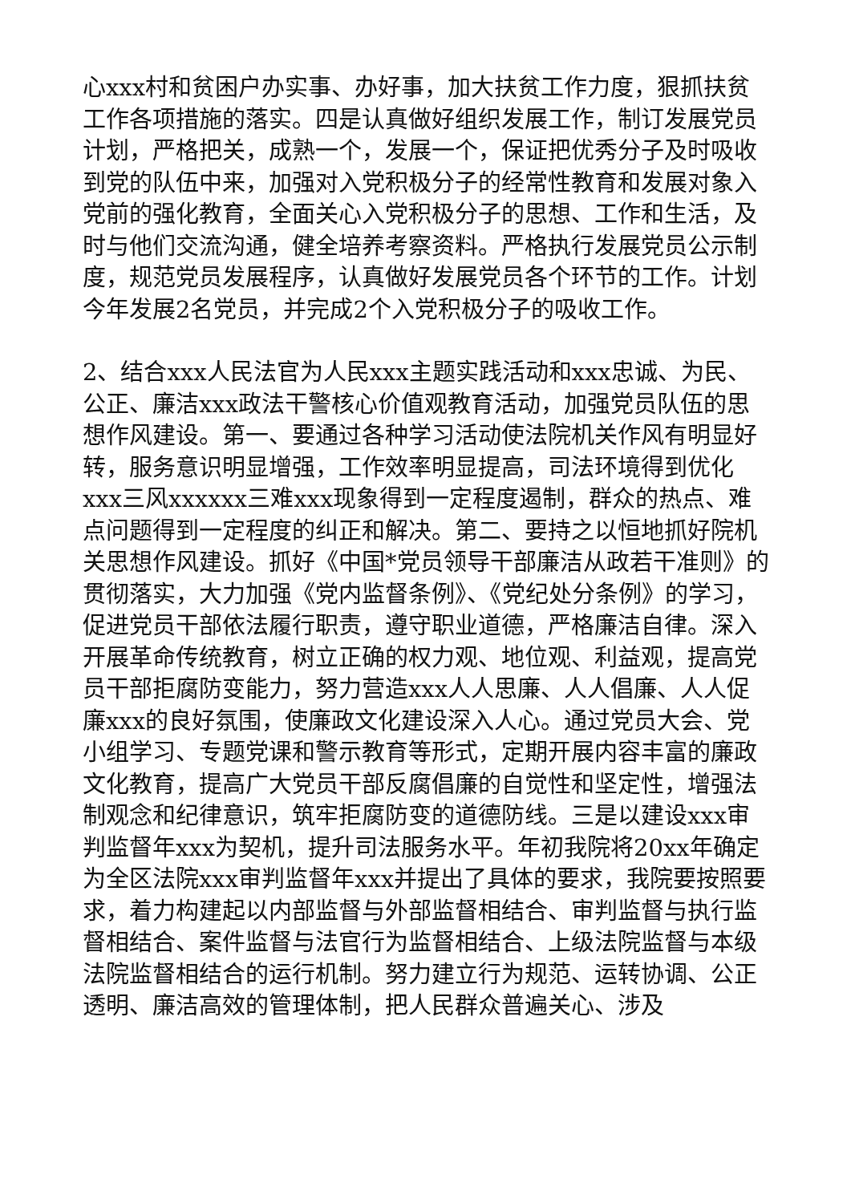心xxx村和贫困户办实事、办好事，加大扶贫工作力度，狠抓扶贫工作各项措施的落实。四是认真做好组织发展工作，制订发展党员计划，严格把关，成熟一个，发展一个，保证把优秀分子及时吸收到党的队伍中来，加强对入党积极分子的经常性教育和发展对象入党前的强化教育，全面关心入党积极分子的思想、工作和生活，及时与他们交流沟通，健全培养考察资料。严格执行发展党员公示制度，规范党员发展程序，认真做好发展党员各个环节的工作。计划今年发展2名党员，并完成2个入党积极分子的吸收工作。
2、结合xxx人民法官为人民xxx主题实践活动和xxx忠诚、为民、公正、廉洁xxx政法干警核心价值观教育活动，加强党员队伍的思想作风建设。第一、要通过各种学习活动使法院机关作风有明显好转，服务意识明显增强，工作效率明显提高，司法环境得到优化xxx三风xxxxxx三难xxx现象得到一定程度遏制，群众的热点、难点问题得到一定程度的纠正和解决。第二、要持之以恒地抓好院机关思想作风建设。抓好《中国*党员领导干部廉洁从政若干准则》的贯彻落实，大力加强《党内监督条例》、《党纪处分条例》的学习，促进党员干部依法履行职责，遵守职业道德，严格廉洁自律。深入开展革命传统教育，树立正确的权力观、地位观、利益观，提高党员干部拒腐防变能力，努力营造xxx人人思廉、人人倡廉、人人促廉xxx的良好氛围，使廉政文化建设深入人心。通过党员大会、党小组学习、专题党课和警示教育等形式，定期开展内容丰富的廉政文化教育，提高广大党员干部反腐倡廉的自觉性和坚定性，增强法制观念和纪律意识，筑牢拒腐防变的道德防线。三是以建设xxx审判监督年xxx为契机，提升司法服务水平。年初我院将20xx年确定为全区法院xxx审判监督年xxx并提出了具体的要求，我院要按照要求，着力构建起以内部监督与外部监督相结合、审判监督与执行监督相结合、案件监督与法官行为监督相结合、上级法院监督与本级法院监督相结合的运行机制。努力建立行为规范、运转协调、公正透明、廉洁高效的管理体制，把人民群众普遍关心、涉及